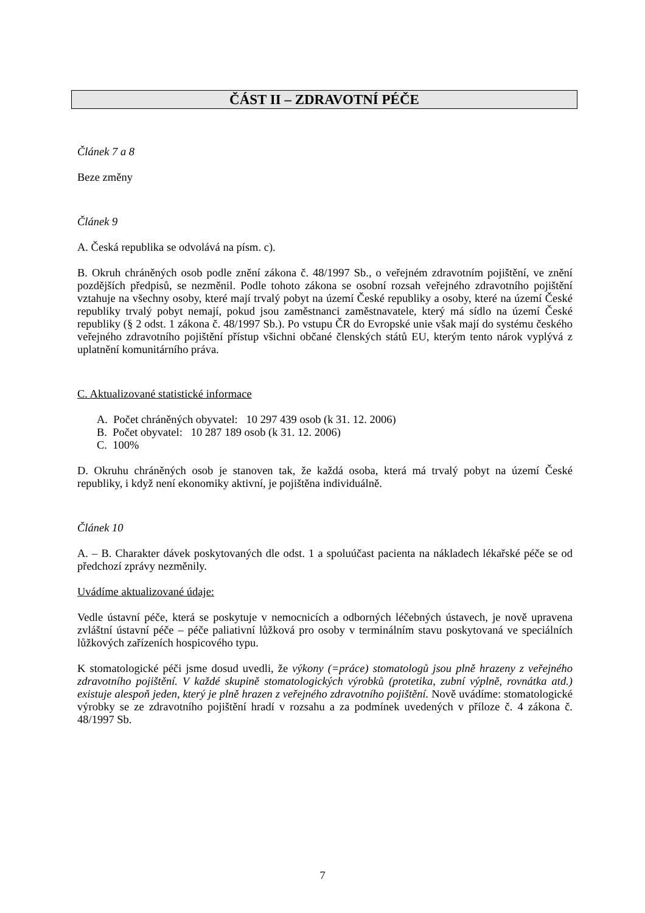ČÁST II – ZDRAVOTNÍ PÉČE
Článek 7 a 8
Beze změny
Článek 9
A. Česká republika se odvolává na písm. c).
B. Okruh chráněných osob podle znění zákona č. 48/1997 Sb., o veřejném zdravotním pojištění, ve znění pozdějších předpisů, se nezměnil. Podle tohoto zákona se osobní rozsah veřejného zdravotního pojištění vztahuje na všechny osoby, které mají trvalý pobyt na území České republiky a osoby, které na území České republiky trvalý pobyt nemají, pokud jsou zaměstnanci zaměstnavatele, který má sídlo na území České republiky (§ 2 odst. 1 zákona č. 48/1997 Sb.). Po vstupu ČR do Evropské unie však mají do systému českého veřejného zdravotního pojištění přístup všichni občané členských států EU, kterým tento nárok vyplývá z uplatnění komunitárního práva.
C. Aktualizované statistické informace
A. Počet chráněných obyvatel: 10 297 439 osob (k 31. 12. 2006)
B. Počet obyvatel: 10 287 189 osob (k 31. 12. 2006)
C. 100%
D. Okruhu chráněných osob je stanoven tak, že každá osoba, která má trvalý pobyt na území České republiky, i když není ekonomiky aktivní, je pojištěna individuálně.
Článek 10
A. – B. Charakter dávek poskytovaných dle odst. 1 a spoluúčast pacienta na nákladech lékařské péče se od předchozí zprávy nezměnily.
Uvádíme aktualizované údaje:
Vedle ústavní péče, která se poskytuje v nemocnicích a odborných léčebných ústavech, je nově upravena zvláštní ústavní péče – péče paliativní lůžková pro osoby v terminálním stavu poskytovaná ve speciálních lůžkových zařízeních hospicového typu.
K stomatologické péči jsme dosud uvedli, že výkony (=práce) stomatologů jsou plně hrazeny z veřejného zdravotního pojištění. V každé skupině stomatologických výrobků (protetika, zubní výplně, rovnátka atd.) existuje alespoň jeden, který je plně hrazen z veřejného zdravotního pojištění. Nově uvádíme: stomatologické výrobky se ze zdravotního pojištění hradí v rozsahu a za podmínek uvedených v příloze č. 4 zákona č. 48/1997 Sb.
7